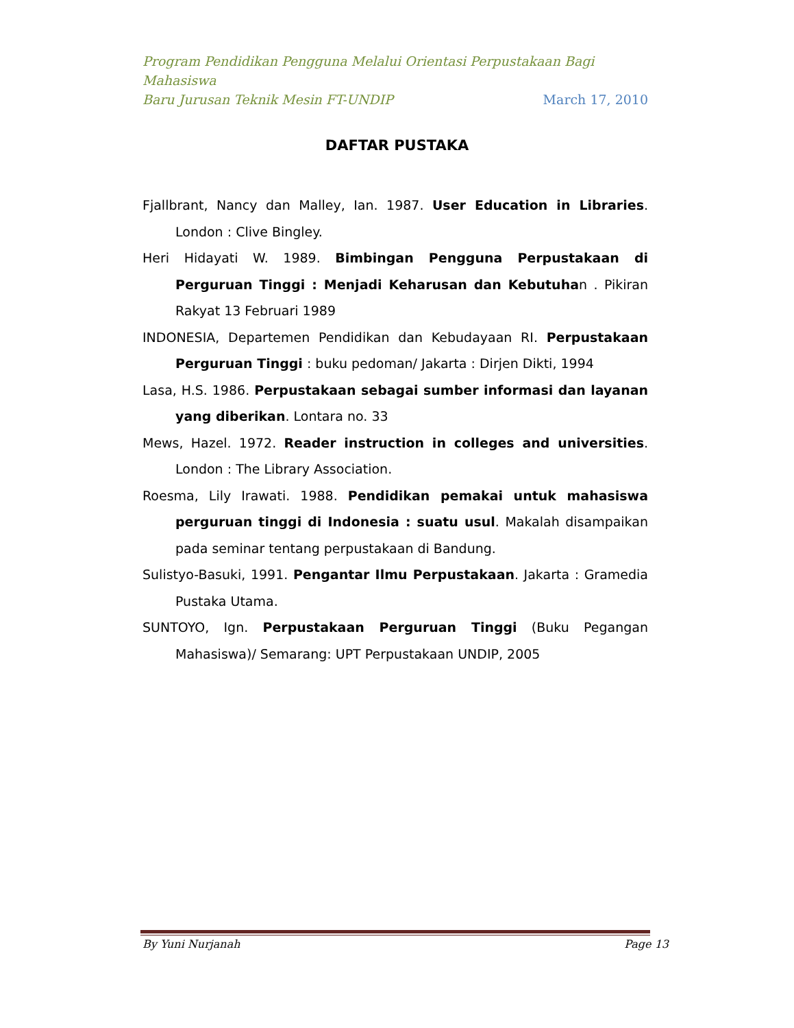Program Pendidikan Pengguna Melalui Orientasi Perpustakaan Bagi Mahasiswa
Baru Jurusan Teknik Mesin FT-UNDIP March 17, 2010
DAFTAR PUSTAKA
Fjallbrant, Nancy dan Malley, Ian. 1987. User Education in Libraries. London : Clive Bingley.
Heri Hidayati W. 1989. Bimbingan Pengguna Perpustakaan di Perguruan Tinggi : Menjadi Keharusan dan Kebutuhan . Pikiran Rakyat 13 Februari 1989
INDONESIA, Departemen Pendidikan dan Kebudayaan RI. Perpustakaan Perguruan Tinggi : buku pedoman/ Jakarta : Dirjen Dikti, 1994
Lasa, H.S. 1986. Perpustakaan sebagai sumber informasi dan layanan yang diberikan. Lontara no. 33
Mews, Hazel. 1972. Reader instruction in colleges and universities. London : The Library Association.
Roesma, Lily Irawati. 1988. Pendidikan pemakai untuk mahasiswa perguruan tinggi di Indonesia : suatu usul. Makalah disampaikan pada seminar tentang perpustakaan di Bandung.
Sulistyo-Basuki, 1991. Pengantar Ilmu Perpustakaan. Jakarta : Gramedia Pustaka Utama.
SUNTOYO, Ign. Perpustakaan Perguruan Tinggi (Buku Pegangan Mahasiswa)/ Semarang: UPT Perpustakaan UNDIP, 2005
By Yuni Nurjanah Page 13